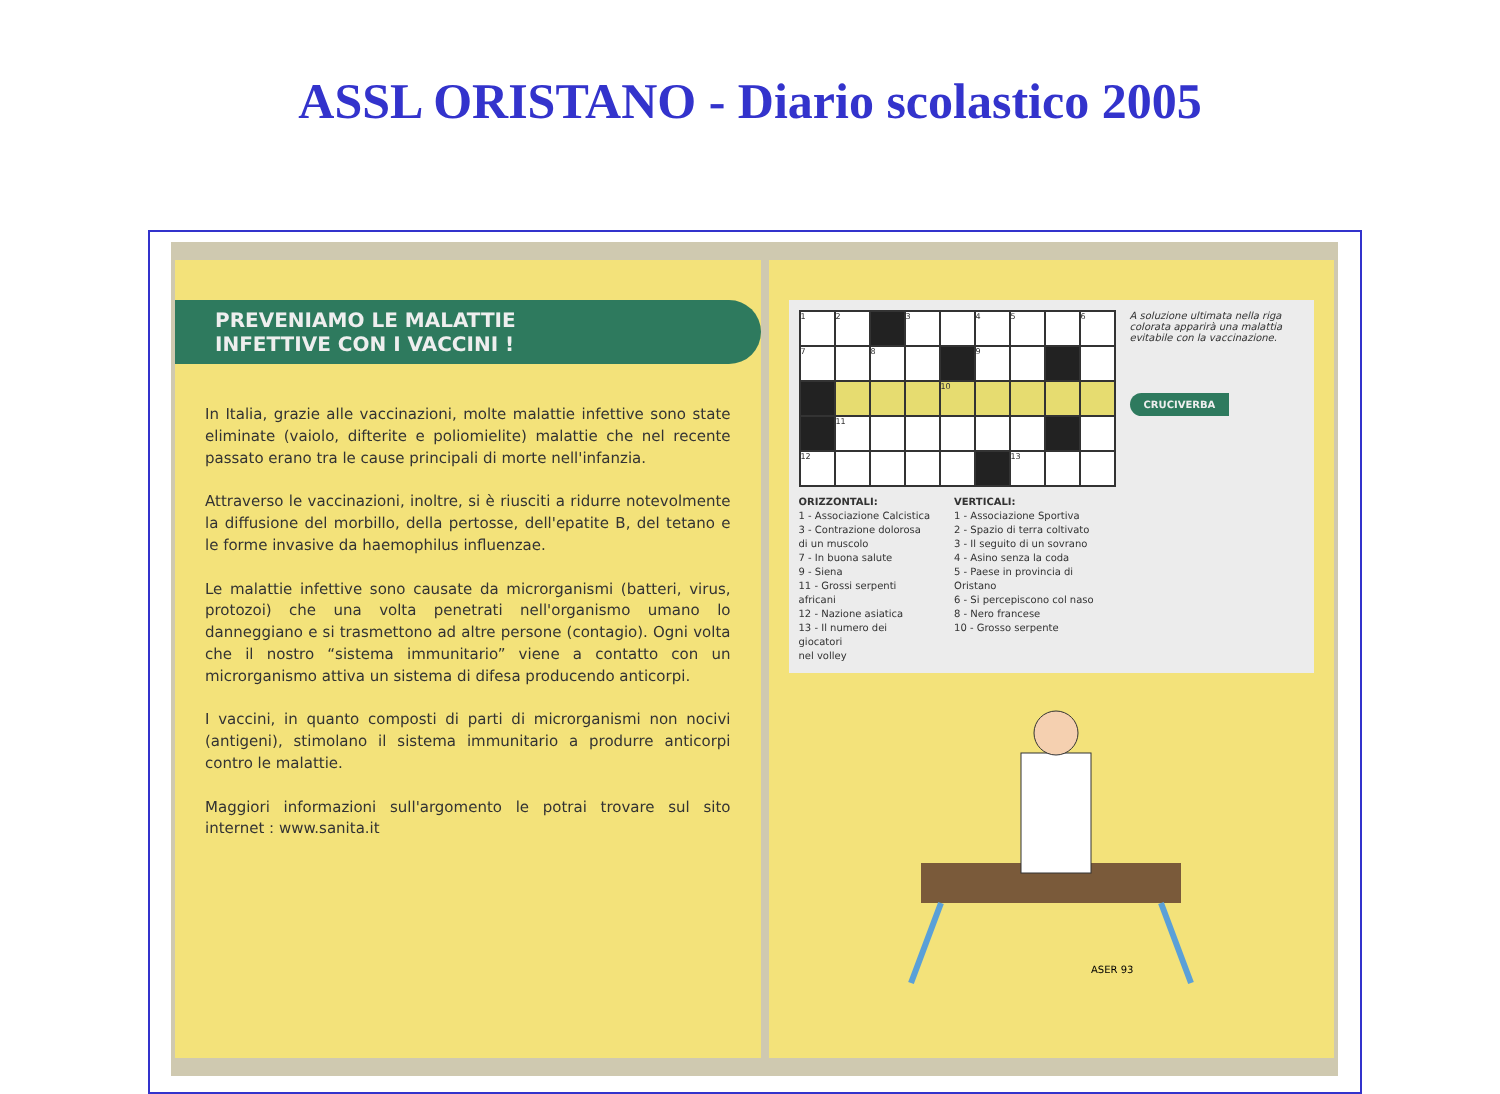ASSL ORISTANO - Diario scolastico 2005
PREVENIAMO LE MALATTIE
INFETTIVE CON I VACCINI !
In Italia, grazie alle vaccinazioni, molte malattie infettive sono state eliminate (vaiolo, difterite e poliomielite) malattie che nel recente passato erano tra le cause principali di morte nell'infanzia.
Attraverso le vaccinazioni, inoltre, si è riusciti a ridurre notevolmente la diffusione del morbillo, della pertosse, dell'epatite B, del tetano e le forme invasive da haemophilus influenzae.
Le malattie infettive sono causate da microrganismi (batteri, virus, protozoi) che una volta penetrati nell'organismo umano lo danneggiano e si trasmettono ad altre persone (contagio). Ogni volta che il nostro “sistema immunitario” viene a contatto con un microrganismo attiva un sistema di difesa producendo anticorpi.
I vaccini, in quanto composti di parti di microrganismi non nocivi (antigeni), stimolano il sistema immunitario a produrre anticorpi contro le malattie.
Maggiori informazioni sull'argomento le potrai trovare sul sito internet : www.sanita.it
1
2
3
4
5
6
7
8
9
10
11
12
13
ORIZZONTALI:
1 - Associazione Calcistica
3 - Contrazione dolorosa
di un muscolo
7 - In buona salute
9 - Siena
11 - Grossi serpenti africani
12 - Nazione asiatica
13 - Il numero dei giocatori
nel volley
VERTICALI:
1 - Associazione Sportiva
2 - Spazio di terra coltivato
3 - Il seguito di un sovrano
4 - Asino senza la coda
5 - Paese in provincia di Oristano
6 - Si percepiscono col naso
8 - Nero francese
10 - Grosso serpente
A soluzione ultimata nella riga colorata apparirà una malattia evitabile con la vaccinazione.
CRUCIVERBA
ASER 93